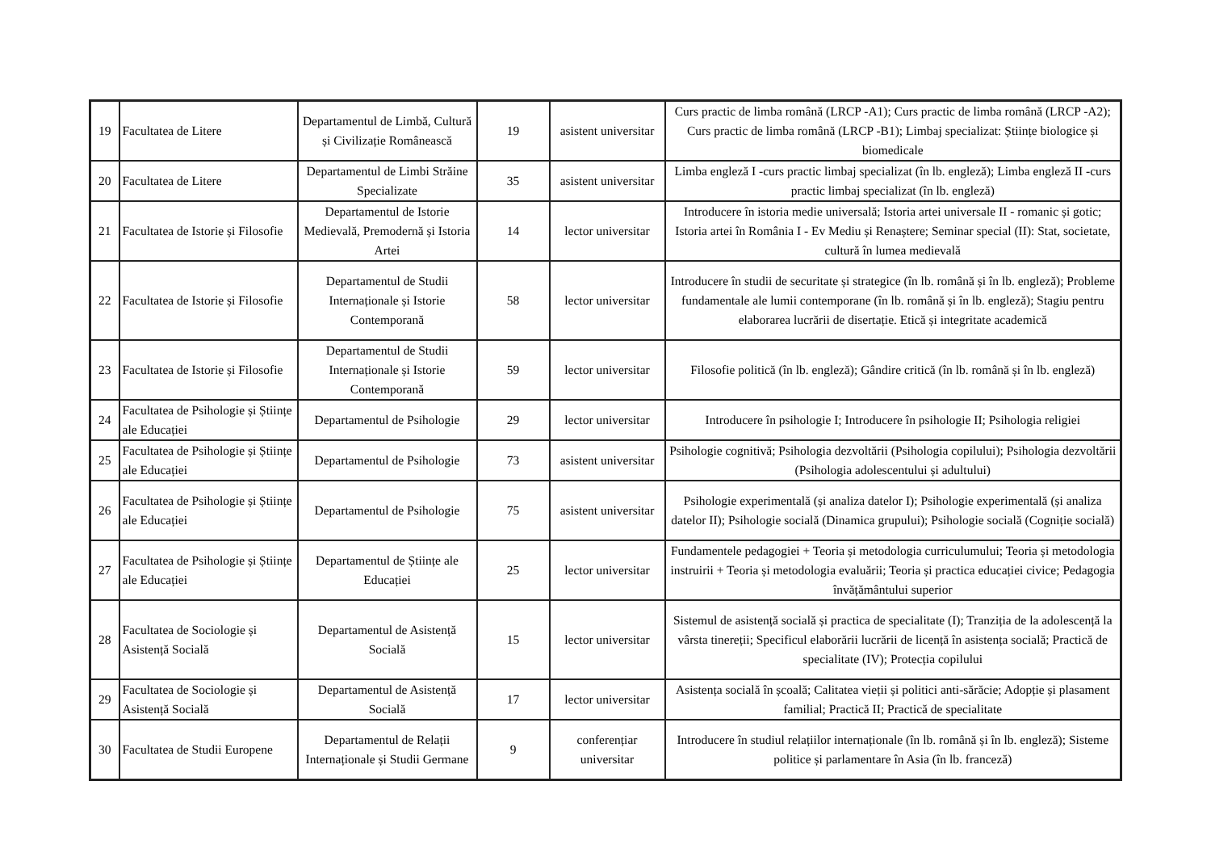| 19 | Facultatea de Litere | Departamentul de Limbă, Cultură și Civilizație Românească | 19 | asistent universitar | Curs practic de limba română (LRCP -A1); Curs practic de limba română (LRCP -A2); Curs practic de limba română (LRCP -B1); Limbaj specializat: Științe biologice și biomedicale |
| 20 | Facultatea de Litere | Departamentul de Limbi Străine Specializate | 35 | asistent universitar | Limba engleză I -curs practic limbaj specializat (în lb. engleză); Limba engleză II -curs practic limbaj specializat (în lb. engleză) |
| 21 | Facultatea de Istorie și Filosofie | Departamentul de Istorie Medievală, Premodernă și Istoria Artei | 14 | lector universitar | Introducere în istoria medie universală; Istoria artei universale II - romanic și gotic; Istoria artei în România I - Ev Mediu și Renaștere; Seminar special (II): Stat, societate, cultură în lumea medievală |
| 22 | Facultatea de Istorie și Filosofie | Departamentul de Studii Internaționale și Istorie Contemporană | 58 | lector universitar | Introducere în studii de securitate și strategice (în lb. română și în lb. engleză); Probleme fundamentale ale lumii contemporane (în lb. română și în lb. engleză); Stagiu pentru elaborarea lucrării de disertație. Etică și integritate academică |
| 23 | Facultatea de Istorie și Filosofie | Departamentul de Studii Internaționale și Istorie Contemporană | 59 | lector universitar | Filosofie politică (în lb. engleză); Gândire critică (în lb. română și în lb. engleză) |
| 24 | Facultatea de Psihologie și Științe ale Educației | Departamentul de Psihologie | 29 | lector universitar | Introducere în psihologie I; Introducere în psihologie II; Psihologia religiei |
| 25 | Facultatea de Psihologie și Științe ale Educației | Departamentul de Psihologie | 73 | asistent universitar | Psihologie cognitivă; Psihologia dezvoltării (Psihologia copilului); Psihologia dezvoltării (Psihologia adolescentului și adultului) |
| 26 | Facultatea de Psihologie și Științe ale Educației | Departamentul de Psihologie | 75 | asistent universitar | Psihologie experimentală (și analiza datelor I); Psihologie experimentală (și analiza datelor II); Psihologie socială (Dinamica grupului); Psihologie socială (Cogniție socială) |
| 27 | Facultatea de Psihologie și Științe ale Educației | Departamentul de Științe ale Educației | 25 | lector universitar | Fundamentele pedagogiei + Teoria și metodologia curriculumului; Teoria și metodologia instruirii + Teoria și metodologia evaluării; Teoria și practica educației civice; Pedagogia învățământului superior |
| 28 | Facultatea de Sociologie și Asistență Socială | Departamentul de Asistență Socială | 15 | lector universitar | Sistemul de asistență socială și practica de specialitate (I); Tranziția de la adolescență la vârsta tinereții; Specificul elaborării lucrării de licență în asistența socială; Practică de specialitate (IV); Protecția copilului |
| 29 | Facultatea de Sociologie și Asistență Socială | Departamentul de Asistență Socială | 17 | lector universitar | Asistența socială în școală; Calitatea vieții și politici anti-sărăcie; Adopție și plasament familial; Practică II; Practică de specialitate |
| 30 | Facultatea de Studii Europene | Departamentul de Relații Internaționale și Studii Germane | 9 | conferențiar universitar | Introducere în studiul relațiilor internaționale (în lb. română și în lb. engleză); Sisteme politice și parlamentare în Asia (în lb. franceză) |